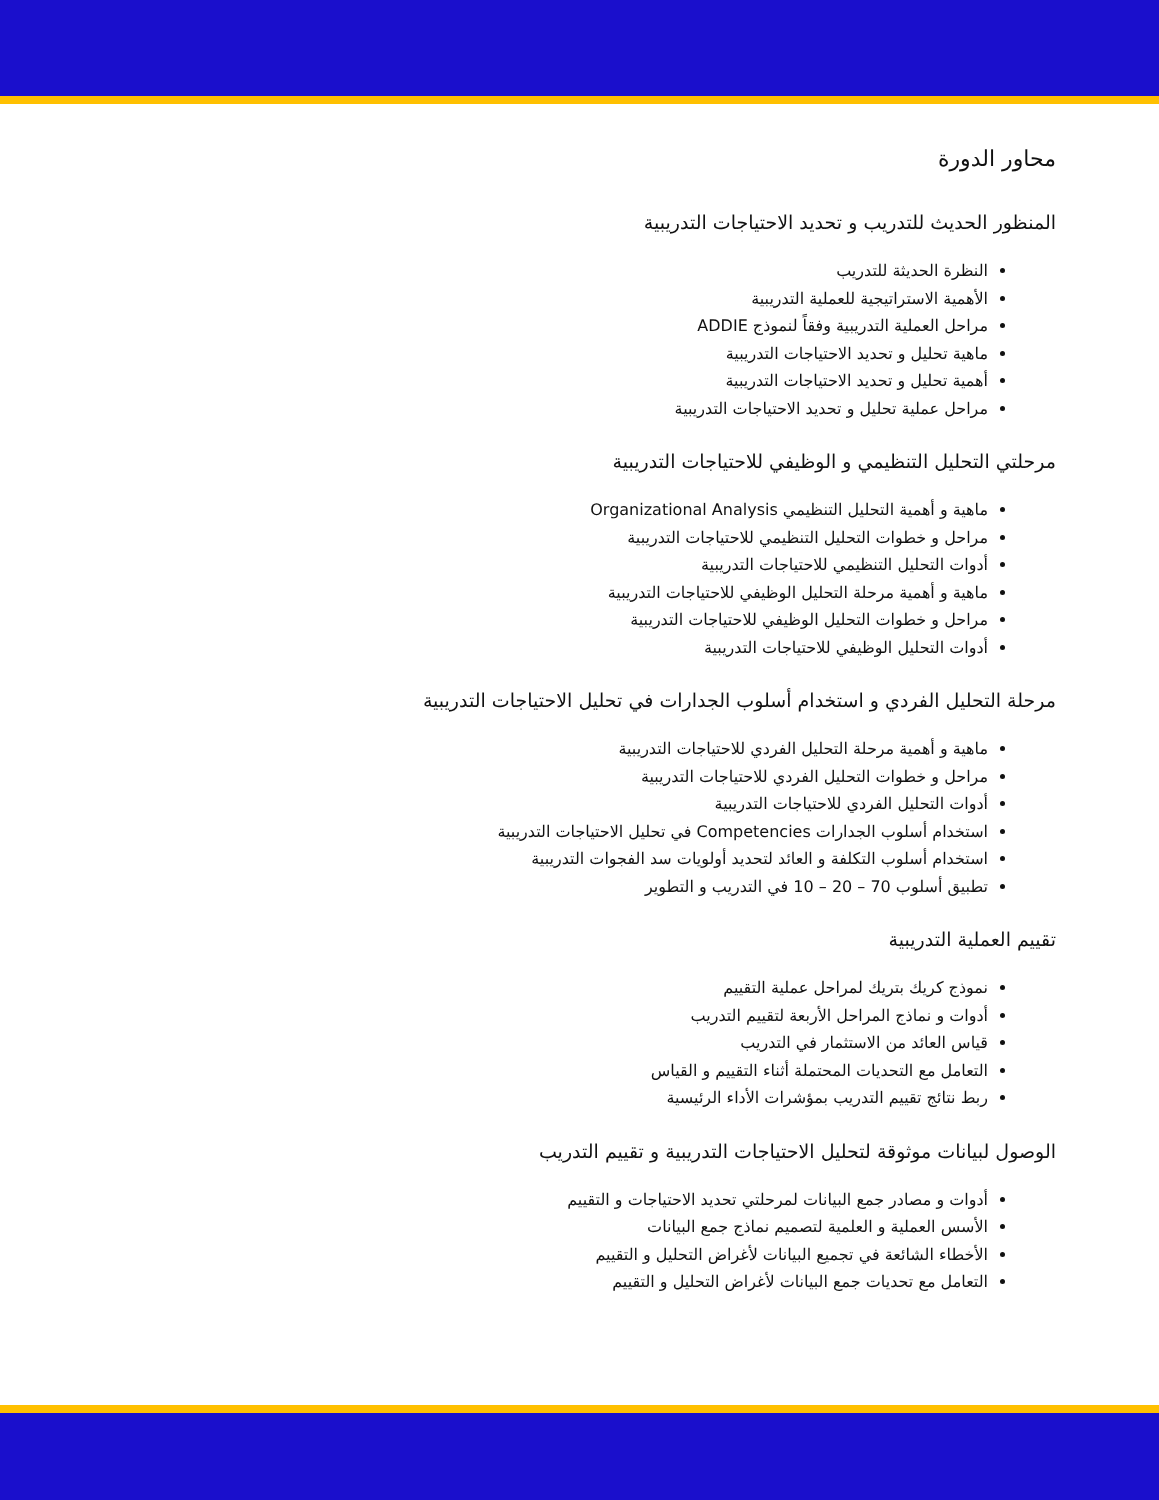محاور الدورة
المنظور الحديث للتدريب و تحديد الاحتياجات التدريبية
النظرة الحديثة للتدريب
الأهمية الاستراتيجية للعملية التدريبية
مراحل العملية التدريبية وفقاً لنموذج ADDIE
ماهية تحليل و تحديد الاحتياجات التدريبية
أهمية تحليل و تحديد الاحتياجات التدريبية
مراحل عملية تحليل و تحديد الاحتياجات التدريبية
مرحلتي التحليل التنظيمي و الوظيفي للاحتياجات التدريبية
ماهية و أهمية التحليل التنظيمي Organizational Analysis
مراحل و خطوات التحليل التنظيمي للاحتياجات التدريبية
أدوات التحليل التنظيمي للاحتياجات التدريبية
ماهية و أهمية مرحلة التحليل الوظيفي للاحتياجات التدريبية
مراحل و خطوات التحليل الوظيفي للاحتياجات التدريبية
أدوات التحليل الوظيفي للاحتياجات التدريبية
مرحلة التحليل الفردي و استخدام أسلوب الجدارات في تحليل الاحتياجات التدريبية
ماهية و أهمية مرحلة التحليل الفردي للاحتياجات التدريبية
مراحل و خطوات التحليل الفردي للاحتياجات التدريبية
أدوات التحليل الفردي للاحتياجات التدريبية
استخدام أسلوب الجدارات Competencies في تحليل الاحتياجات التدريبية
استخدام أسلوب التكلفة و العائد لتحديد أولويات سد الفجوات التدريبية
تطبيق أسلوب 70 – 20 – 10 في التدريب و التطوير
تقييم العملية التدريبية
نموذج كريك بتريك لمراحل عملية التقييم
أدوات و نماذج المراحل الأربعة لتقييم التدريب
قياس العائد من الاستثمار في التدريب
التعامل مع التحديات المحتملة أثناء التقييم و القياس
ربط نتائج تقييم التدريب بمؤشرات الأداء الرئيسية
الوصول لبيانات موثوقة لتحليل الاحتياجات التدريبية و تقييم التدريب
أدوات و مصادر جمع البيانات لمرحلتي تحديد الاحتياجات و التقييم
الأسس العملية و العلمية لتصميم نماذج جمع البيانات
الأخطاء الشائعة في تجميع البيانات لأغراض التحليل و التقييم
التعامل مع تحديات جمع البيانات لأغراض التحليل و التقييم